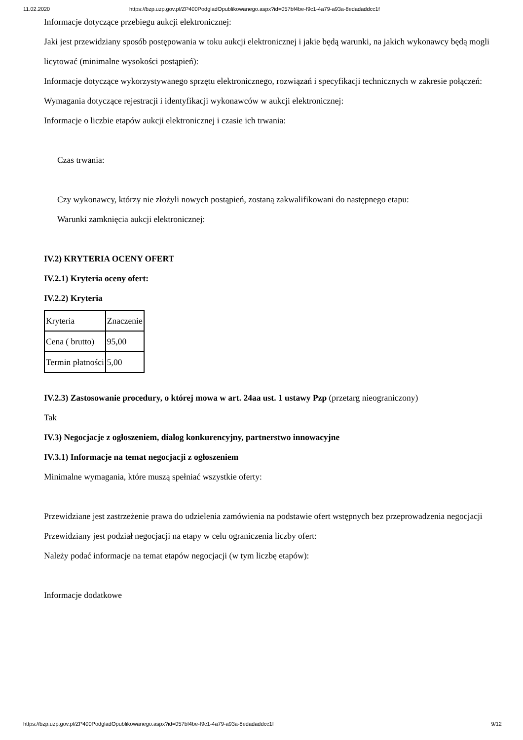11.02.2020 https://bzp.uzp.gov.pl/ZP400PodgladOpublikowanego.aspx?id=057bf4be-f9c1-4a79-a93a-8edadaddcc1f
Informacje dotyczące przebiegu aukcji elektronicznej:
Jaki jest przewidziany sposób postępowania w toku aukcji elektronicznej i jakie będą warunki, na jakich wykonawcy będą mogli licytować (minimalne wysokości postąpień):
Informacje dotyczące wykorzystywanego sprzętu elektronicznego, rozwiązań i specyfikacji technicznych w zakresie połączeń:
Wymagania dotyczące rejestracji i identyfikacji wykonawców w aukcji elektronicznej:
Informacje o liczbie etapów aukcji elektronicznej i czasie ich trwania:
Czas trwania:
Czy wykonawcy, którzy nie złożyli nowych postąpień, zostaną zakwalifikowani do następnego etapu:
Warunki zamknięcia aukcji elektronicznej:
IV.2) KRYTERIA OCENY OFERT
IV.2.1) Kryteria oceny ofert:
IV.2.2) Kryteria
| Kryteria | Znaczenie |
| Cena ( brutto) | 95,00 |
| Termin płatności | 5,00 |
IV.2.3) Zastosowanie procedury, o której mowa w art. 24aa ust. 1 ustawy Pzp (przetarg nieograniczony)
Tak
IV.3) Negocjacje z ogłoszeniem, dialog konkurencyjny, partnerstwo innowacyjne
IV.3.1) Informacje na temat negocjacji z ogłoszeniem
Minimalne wymagania, które muszą spełniać wszystkie oferty:
Przewidziane jest zastrzeżenie prawa do udzielenia zamówienia na podstawie ofert wstępnych bez przeprowadzenia negocjacji
Przewidziany jest podział negocjacji na etapy w celu ograniczenia liczby ofert:
Należy podać informacje na temat etapów negocjacji (w tym liczbę etapów):
Informacje dodatkowe
https://bzp.uzp.gov.pl/ZP400PodgladOpublikowanego.aspx?id=057bf4be-f9c1-4a79-a93a-8edadaddcc1f 9/12